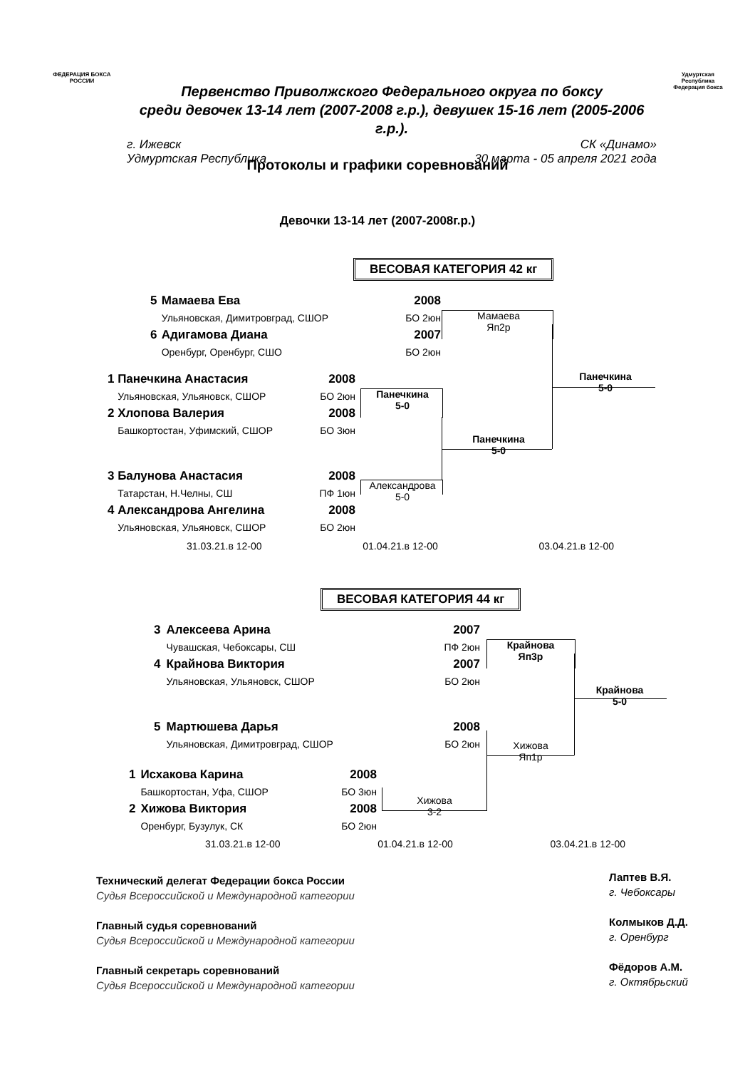ФЕДЕРАЦИЯ БОКСА РОССИИ
Удмуртская Республика Федерация бокса
Первенство Приволжского Федерального округа по боксу
среди девочек 13-14 лет (2007-2008 г.р.), девушек 15-16 лет (2005-2006 г.р.).
г. Ижевск СК «Динамо»
Удмуртская Республика 30 марта - 05 апреля 2021 года
Протоколы и графики соревнований
Девочки 13-14 лет (2007-2008г.р.)
ВЕСОВАЯ КАТЕГОРИЯ 42 кг
| 5 | Мамаева Ева | 2008 |
| | Ульяновская, Димитровград, СШОР | БО 2юн |
| 6 | Адигамова Диана | 2007 |
| | Оренбург, Оренбург, СШО | БО 2юн |
| 1 | Панечкина Анастасия | 2008 |
| | Ульяновская, Ульяновск, СШОР | БО 2юн |
| 2 | Хлопова Валерия | 2008 |
| | Башкортостан, Уфимский, СШОР | БО 3юн |
| 3 | Балунова Анастасия | 2008 |
| | Татарстан, Н.Челны, СШ | ПФ 1юн |
| 4 | Александрова Ангелина | 2008 |
| | Ульяновская, Ульяновск, СШОР | БО 2юн |
Мамаева
Яп2р
Панечкина
5-0
Панечкина
5-0
Александрова
5-0
Панечкина
5-0
31.03.21.в 12-00 01.04.21.в 12-00 03.04.21.в 12-00
ВЕСОВАЯ КАТЕГОРИЯ 44 кг
| 3 | Алексеева Арина | 2007 |
| | Чувашская, Чебоксары, СШ | ПФ 2юн |
| 4 | Крайнова Виктория | 2007 |
| | Ульяновская, Ульяновск, СШОР | БО 2юн |
| 5 | Мартюшева Дарья | 2008 |
| | Ульяновская, Димитровград, СШОР | БО 2юн |
| 1 | Исхакова Карина | 2008 |
| | Башкортостан, Уфа, СШОР | БО 3юн |
| 2 | Хижова Виктория | 2008 |
| | Оренбург, Бузулук, СК | БО 2юн |
Крайнова
Яп3р
Крайнова
5-0
Хижова
Яп1р
Хижова
3-2
31.03.21.в 12-00 01.04.21.в 12-00 03.04.21.в 12-00
Технический делегат Федерации бокса России
Судья Всероссийской и Международной категории
Главный судья соревнований
Судья Всероссийской и Международной категории
Главный секретарь соревнований
Судья Всероссийской и Международной категории
Лаптев В.Я.
г. Чебоксары
Колмыков Д.Д.
г. Оренбург
Фёдоров А.М.
г. Октябрьский